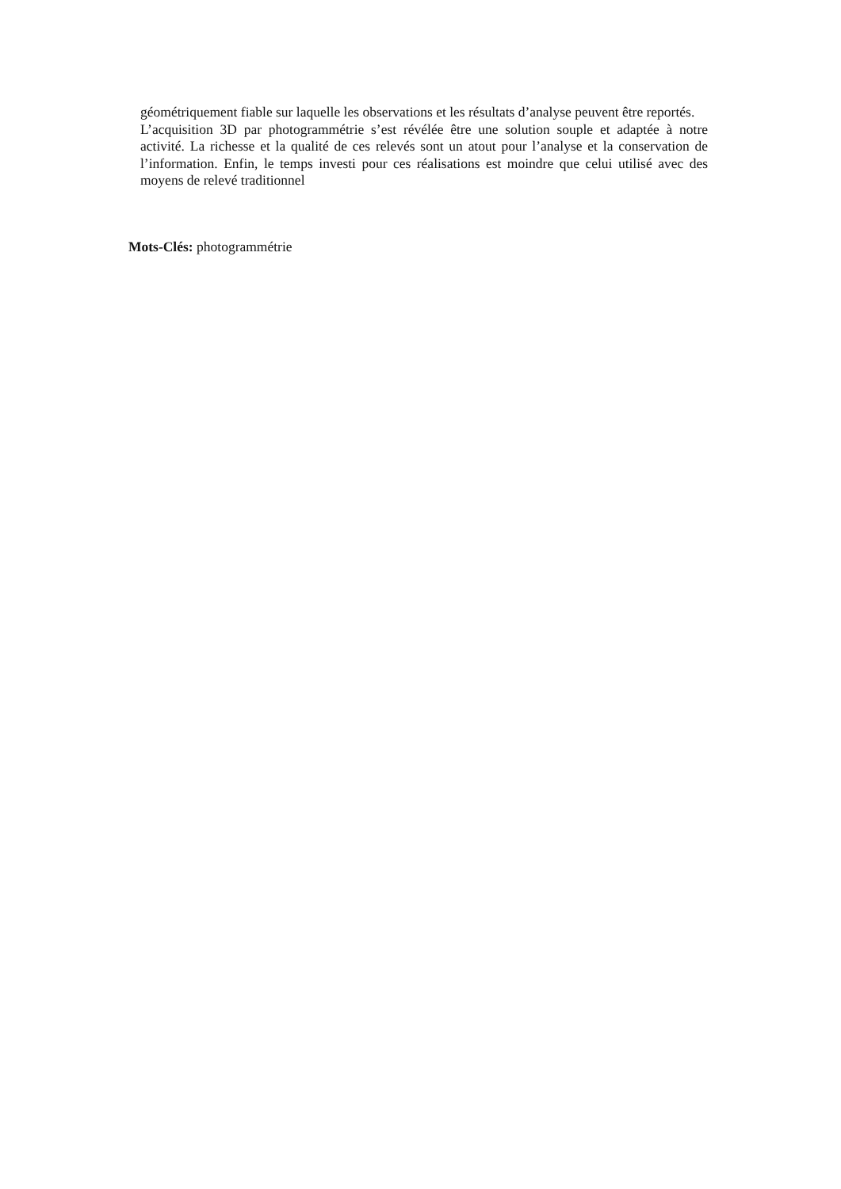géométriquement fiable sur laquelle les observations et les résultats d’analyse peuvent être reportés.
L’acquisition 3D par photogrammétrie s’est révélée être une solution souple et adaptée à notre activité. La richesse et la qualité de ces relevés sont un atout pour l’analyse et la conservation de l’information. Enfin, le temps investi pour ces réalisations est moindre que celui utilisé avec des moyens de relevé traditionnel
Mots-Clés: photogrammétrie